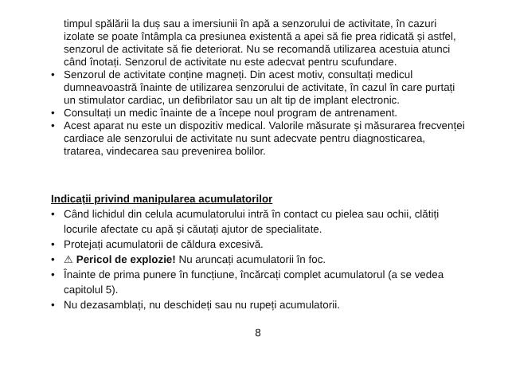timpul spălării la duș sau a imersiunii în apă a senzorului de activitate, în cazuri izolate se poate întâmpla ca presiunea existentă a apei să fie prea ridicată și astfel, senzorul de activitate să fie deteriorat. Nu se recomandă utilizarea acestuia atunci când înotați. Senzorul de activitate nu este adecvat pentru scufundare.
• Senzorul de activitate conține magneți. Din acest motiv, consultați medicul dumneavoastră înainte de utilizarea senzorului de activitate, în cazul în care purtați un stimulator cardiac, un defibrilator sau un alt tip de implant electronic.
• Consultați un medic înainte de a începe noul program de antrenament.
• Acest aparat nu este un dispozitiv medical. Valorile măsurate și măsurarea frecvenței cardiace ale senzorului de activitate nu sunt adecvate pentru diagnosticarea, tratarea, vindecarea sau prevenirea bolilor.
Indicații privind manipularea acumulatorilor
• Când lichidul din celula acumulatorului intră în contact cu pielea sau ochii, clătiți locurile afectate cu apă și căutați ajutor de specialitate.
• Protejați acumulatorii de căldura excesivă.
• ⚠ Pericol de explozie! Nu aruncați acumulatorii în foc.
• Înainte de prima punere în funcțiune, încărcați complet acumulatorul (a se vedea capitolul 5).
• Nu dezasamblați, nu deschideți sau nu rupeți acumulatorii.
8